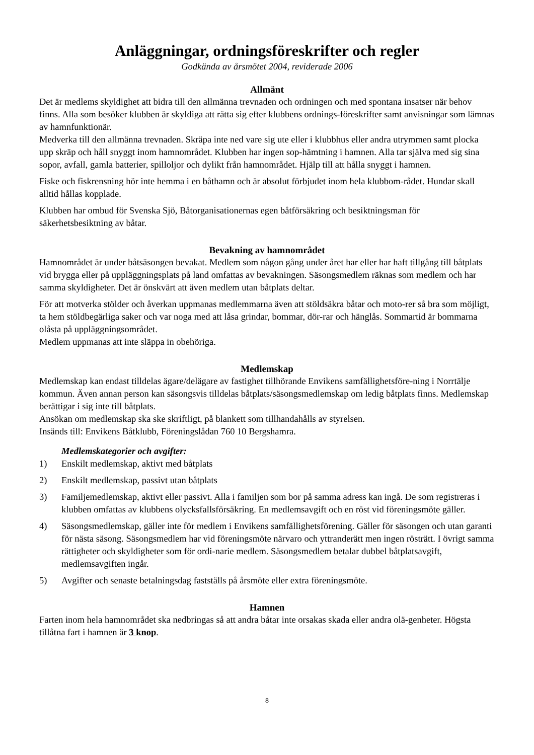Anläggningar, ordningsföreskrifter och regler
Godkända av årsmötet 2004, reviderade 2006
Allmänt
Det är medlems skyldighet att bidra till den allmänna trevnaden och ordningen och med spontana insatser när behov finns. Alla som besöker klubben är skyldiga att rätta sig efter klubbens ordnings-föreskrifter samt anvisningar som lämnas av hamnfunktionär.
Medverka till den allmänna trevnaden. Skräpa inte ned vare sig ute eller i klubbhus eller andra utrymmen samt plocka upp skräp och håll snyggt inom hamnområdet. Klubben har ingen sop-hämtning i hamnen. Alla tar själva med sig sina sopor, avfall, gamla batterier, spilloljor och dylikt från hamnområdet. Hjälp till att hålla snyggt i hamnen.
Fiske och fiskrensning hör inte hemma i en båthamn och är absolut förbjudet inom hela klubbom-rådet. Hundar skall alltid hållas kopplade.
Klubben har ombud för Svenska Sjö, Båtorganisationernas egen båtförsäkring och besiktningsman för säkerhetsbesiktning av båtar.
Bevakning av hamnområdet
Hamnområdet är under båtsäsongen bevakat. Medlem som någon gång under året har eller har haft tillgång till båtplats vid brygga eller på uppläggningsplats på land omfattas av bevakningen. Säsongsmedlem räknas som medlem och har samma skyldigheter. Det är önskvärt att även medlem utan båtplats deltar.
För att motverka stölder och åverkan uppmanas medlemmarna även att stöldsäkra båtar och moto-rer så bra som möjligt, ta hem stöldbegärliga saker och var noga med att låsa grindar, bommar, dör-rar och hänglås. Sommartid är bommarna olåsta på uppläggningsområdet.
Medlem uppmanas att inte släppa in obehöriga.
Medlemskap
Medlemskap kan endast tilldelas ägare/delägare av fastighet tillhörande Envikens samfällighetsföre-ning i Norrtälje kommun. Även annan person kan säsongsvis tilldelas båtplats/säsongsmedlemskap om ledig båtplats finns. Medlemskap berättigar i sig inte till båtplats.
Ansökan om medlemskap ska ske skriftligt, på blankett som tillhandahålls av styrelsen.
Insänds till: Envikens Båtklubb, Föreningslådan 760 10 Bergshamra.
Medlemskategorier och avgifter:
1) Enskilt medlemskap, aktivt med båtplats
2) Enskilt medlemskap, passivt utan båtplats
3) Familjemedlemskap, aktivt eller passivt. Alla i familjen som bor på samma adress kan ingå. De som registreras i klubben omfattas av klubbens olycksfallsförsäkring. En medlemsavgift och en röst vid föreningsmöte gäller.
4) Säsongsmedlemskap, gäller inte för medlem i Envikens samfällighetsförening. Gäller för säsongen och utan garanti för nästa säsong. Säsongsmedlem har vid föreningsmöte närvaro och yttranderätt men ingen rösträtt. I övrigt samma rättigheter och skyldigheter som för ordi-narie medlem. Säsongsmedlem betalar dubbel båtplatsavgift, medlemsavgiften ingår.
5) Avgifter och senaste betalningsdag fastställs på årsmöte eller extra föreningsmöte.
Hamnen
Farten inom hela hamnområdet ska nedbringas så att andra båtar inte orsakas skada eller andra olä-genheter. Högsta tillåtna fart i hamnen är 3 knop.
8